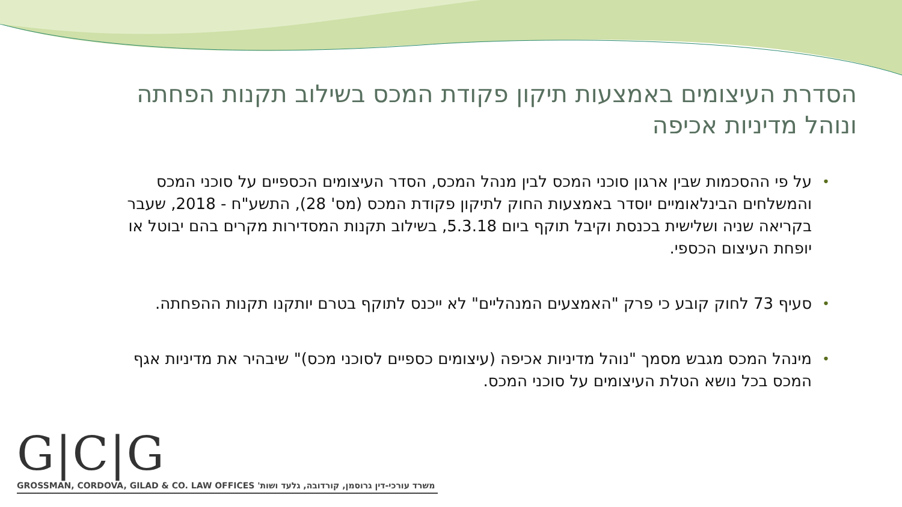הסדרת העיצומים באמצעות תיקון פקודת המכס בשילוב תקנות הפחתה ונוהל מדיניות אכיפה
• על פי ההסכמות שבין ארגון סוכני המכס לבין מנהל המכס, הסדר העיצומים הכספיים על סוכני המכס והמשלחים הבינלאומיים יוסדר באמצעות החוק לתיקון פקודת המכס (מס' 28), התשע"ח - 2018, שעבר בקריאה שניה ושלישית בכנסת וקיבל תוקף ביום 5.3.18, בשילוב תקנות המסדירות מקרים בהם יבוטל או יופחת העיצום הכספי.
• סעיף 73 לחוק קובע כי פרק "האמצעים המנהליים" לא ייכנס לתוקף בטרם יותקנו תקנות ההפחתה.
• מינהל המכס מגבש מסמך "נוהל מדיניות אכיפה (עיצומים כספיים לסוכני מכס)" שיבהיר את מדיניות אגף המכס בכל נושא הטלת העיצומים על סוכני המכס.
G|C|G
GROSSMAN, CORDOVA, GILAD & CO. LAW OFFICES משרד עורכי-דין גרוסמן, קורדובה, גלעד ושות'